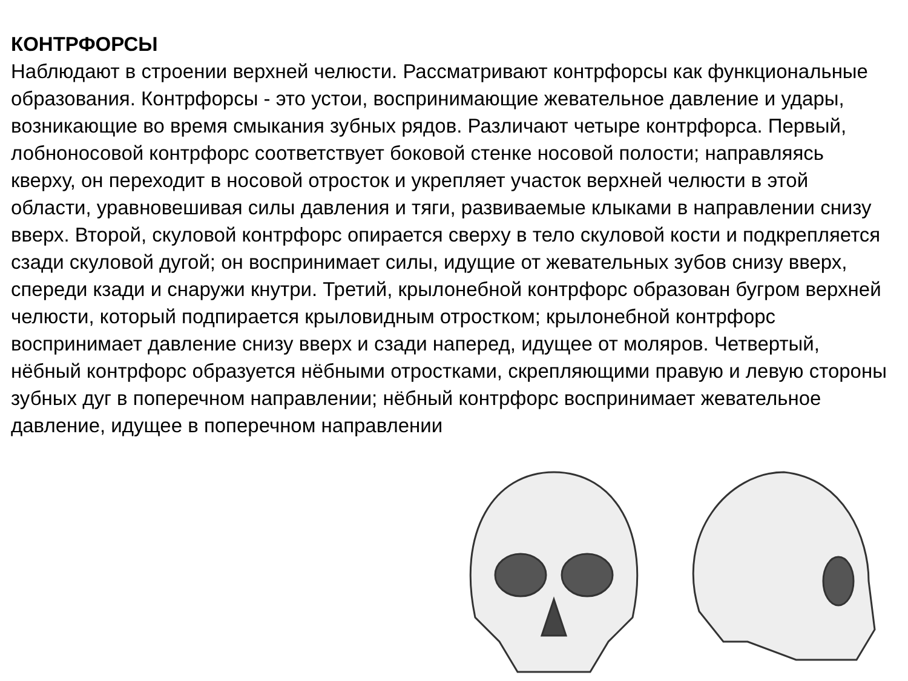КОНТРФОРСЫ
Наблюдают в строении верхней челюсти. Рассматривают контрфорсы как функциональные образования. Контрфорсы - это устои, воспринимающие жевательное давление и удары, возникающие во время смыкания зубных рядов. Различают четыре контрфорса. Первый, лобноносовой контрфорс соответствует боковой стенке носовой полости; направляясь кверху, он переходит в носовой отросток и укрепляет участок верхней челюсти в этой области, уравновешивая силы давления и тяги, развиваемые клыками в направлении снизу вверх. Второй, скуловой контрфорс опирается сверху в тело скуловой кости и подкрепляется сзади скуловой дугой; он воспринимает силы, идущие от жевательных зубов снизу вверх, спереди кзади и снаружи кнутри. Третий, крылонебной контрфорс образован бугром верхней челюсти, который подпирается крыловидным отростком; крылонебной контрфорс воспринимает давление снизу вверх и сзади наперед, идущее от моляров. Четвертый, нёбный контрфорс образуется нёбными отростками, скрепляющими правую и левую стороны зубных дуг в поперечном направлении; нёбный контрфорс воспринимает жевательное давление, идущее в поперечном направлении